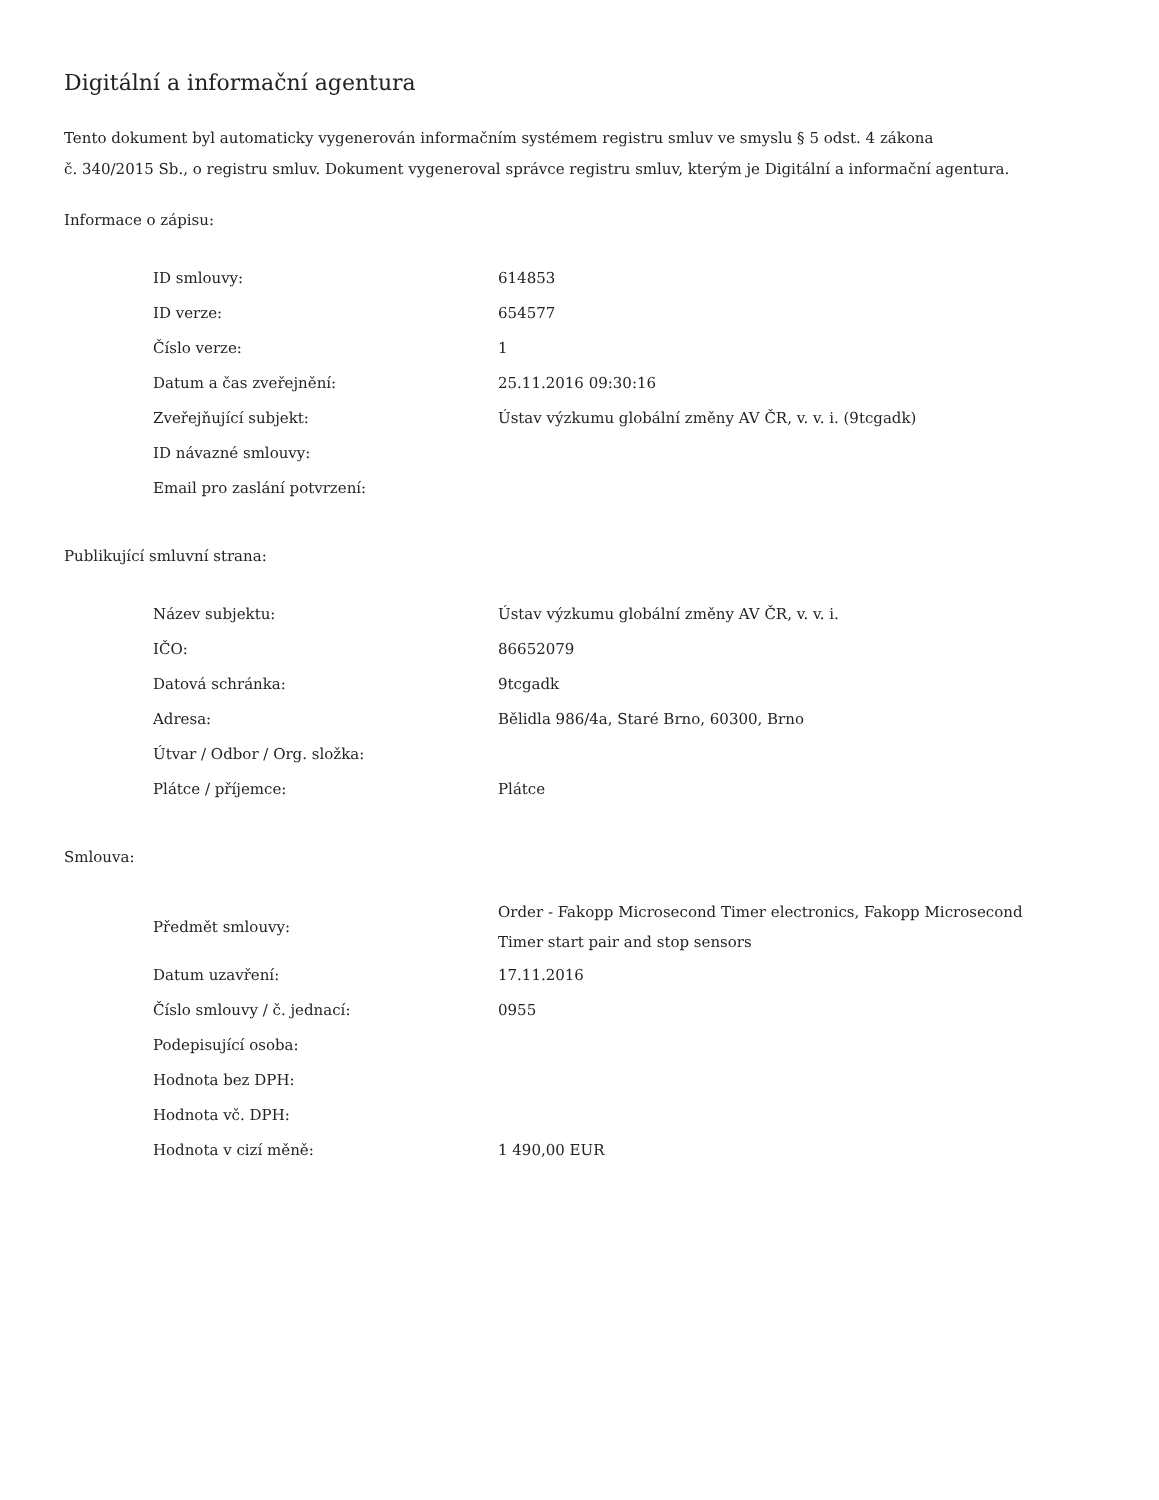Digitální a informační agentura
Tento dokument byl automaticky vygenerován informačním systémem registru smluv ve smyslu § 5 odst. 4 zákona
č. 340/2015 Sb., o registru smluv. Dokument vygeneroval správce registru smluv, kterým je Digitální a informační agentura.
Informace o zápisu:
| ID smlouvy: | 614853 |
| ID verze: | 654577 |
| Číslo verze: | 1 |
| Datum a čas zveřejnění: | 25.11.2016 09:30:16 |
| Zveřejňující subjekt: | Ústav výzkumu globální změny AV ČR, v. v. i. (9tcgadk) |
| ID návazné smlouvy: | |
| Email pro zaslání potvrzení: | |
Publikující smluvní strana:
| Název subjektu: | Ústav výzkumu globální změny AV ČR, v. v. i. |
| IČO: | 86652079 |
| Datová schránka: | 9tcgadk |
| Adresa: | Bělidla 986/4a, Staré Brno, 60300, Brno |
| Útvar / Odbor / Org. složka: | |
| Plátce / příjemce: | Plátce |
Smlouva:
| Předmět smlouvy: | Order - Fakopp Microsecond Timer electronics, Fakopp Microsecond Timer start pair and stop sensors |
| Datum uzavření: | 17.11.2016 |
| Číslo smlouvy / č. jednací: | 0955 |
| Podepisující osoba: | |
| Hodnota bez DPH: | |
| Hodnota vč. DPH: | |
| Hodnota v cizí měně: | 1 490,00 EUR |